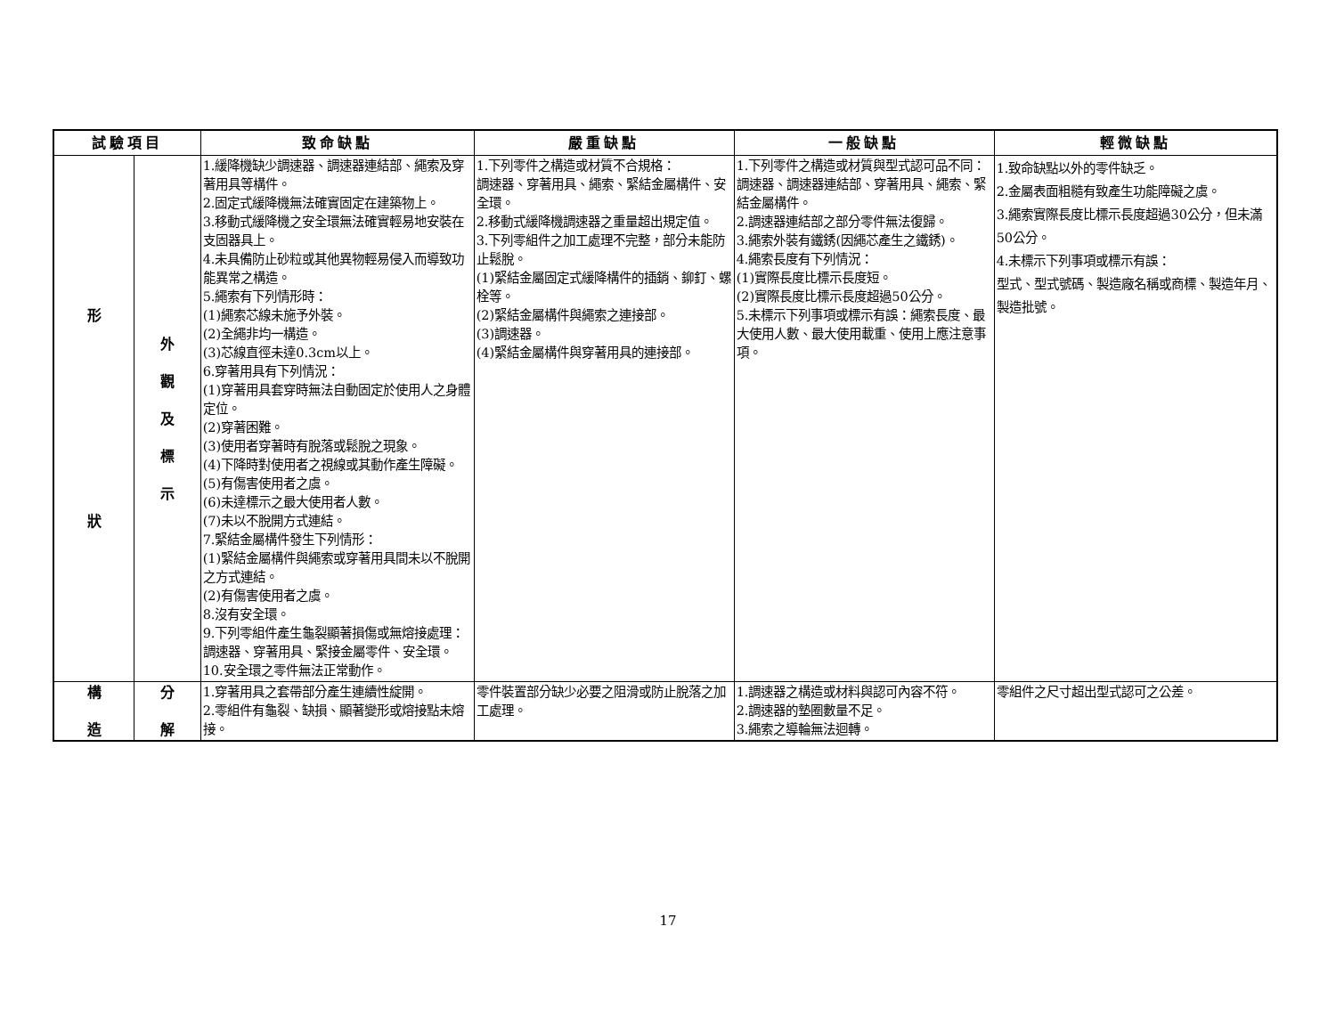| 試驗項目 | | 致命缺點 | 嚴重缺點 | 一般缺點 | 輕微缺點 |
| --- | --- | --- | --- | --- | --- |
| 形 狀 | 外 觀 及 標 示 | 1.緩降機缺少調速器、調速器連結部、繩索及穿著用具等構件。 2.固定式緩降機無法確實固定在建築物上。 3.移動式緩降機之安全環無法確實輕易地安裝在支固器具上。 4.未具備防止砂粒或其他異物輕易侵入而導致功能異常之構造。 5.繩索有下列情形時： (1)繩索芯線未施予外裝。 (2)全繩非均一構造。 (3)芯線直徑未達0.3cm以上。 6.穿著用具有下列情況： (1)穿著用具套穿時無法自動固定於使用人之身體定位。 (2)穿著困難。 (3)使用者穿著時有脫落或鬆脫之現象。 (4)下降時對使用者之視線或其動作產生障礙。 (5)有傷害使用者之虞。 (6)未達標示之最大使用者人數。 (7)未以不脫開方式連結。 7.緊結金屬構件發生下列情形： (1)緊結金屬構件與繩索或穿著用具間未以不脫開之方式連結。 (2)有傷害使用者之虞。 8.沒有安全環。 9.下列零組件產生龜裂顯著損傷或無熔接處理：調速器、穿著用具、緊接金屬零件、安全環。 10.安全環之零件無法正常動作。 | 1.下列零件之構造或材質不合規格： 調速器、穿著用具、繩索、緊結金屬構件、安全環。 2.移動式緩降機調速器之重量超出規定值。 3.下列零組件之加工處理不完整，部分未能防止鬆脫。 (1)緊結金屬固定式緩降構件的插銷、鉚釘、螺栓等。 (2)緊結金屬構件與繩索之連接部。 (3)調速器。 (4)緊結金屬構件與穿著用具的連接部。 | 1.下列零件之構造或材質與型式認可品不同： 調速器、調速器連結部、穿著用具、繩索、緊結金屬構件。 2.調速器連結部之部分零件無法復歸。 3.繩索外裝有鐵銹(因繩芯產生之鐵銹)。 4.繩索長度有下列情況： (1)實際長度比標示長度短。 (2)實際長度比標示長度超過50公分。 5.未標示下列事項或標示有誤：繩索長度、最大使用人數、最大使用載重、使用上應注意事項。 | 1.致命缺點以外的零件缺乏。 2.金屬表面粗糙有致產生功能障礙之虞。 3.繩索實際長度比標示長度超過30公分，但未滿50公分。 4.未標示下列事項或標示有誤： 型式、型式號碼、製造廠名稱或商標、製造年月、製造批號。 |
| 構 造 | 分 解 | 1.穿著用具之套帶部分產生連續性綻開。 2.零組件有龜裂、缺損、顯著變形或熔接點未熔接。 | 零件裝置部分缺少必要之阻滑或防止脫落之加工處理。 | 1.調速器之構造或材料與認可內容不符。 2.調速器的墊圈數量不足。 3.繩索之導輪無法迴轉。 | 零組件之尺寸超出型式認可之公差。 |
17